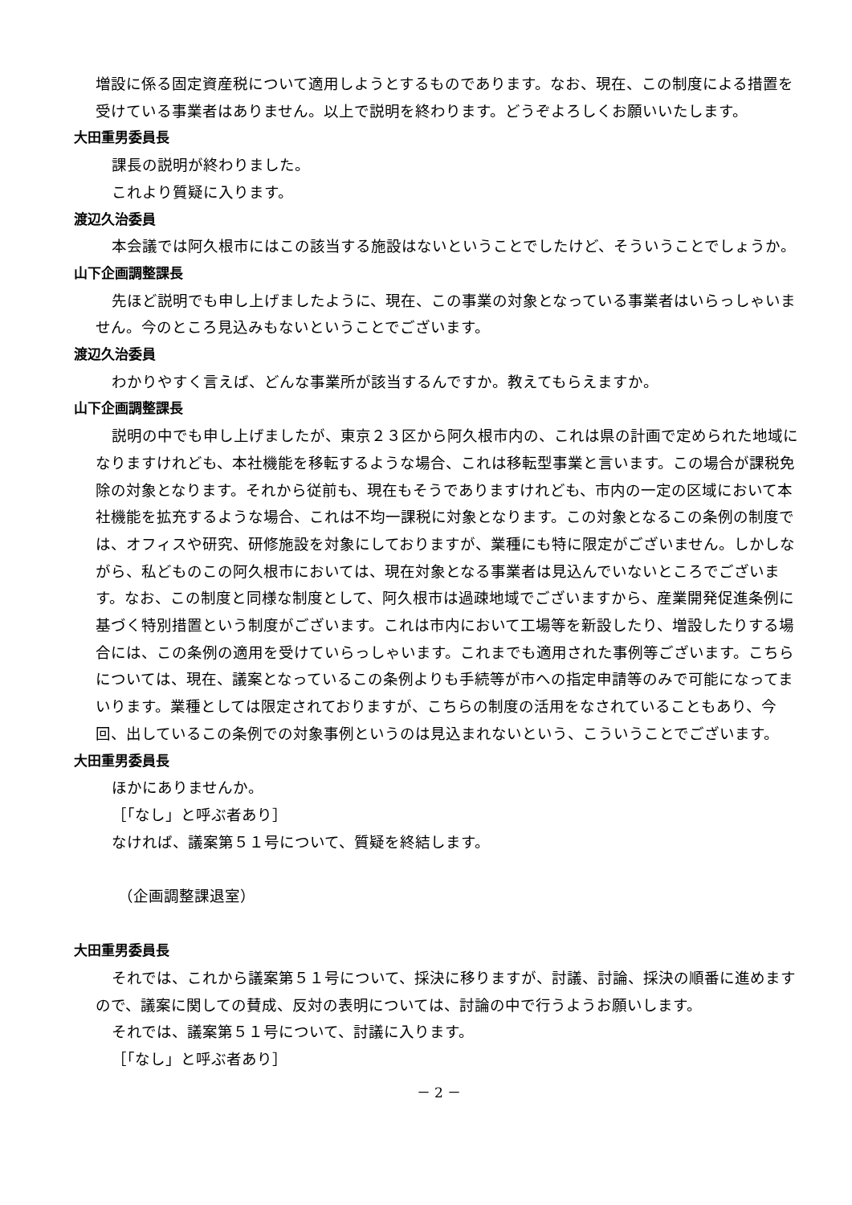増設に係る固定資産税について適用しようとするものであります。なお、現在、この制度による措置を受けている事業者はありません。以上で説明を終わります。どうぞよろしくお願いいたします。
大田重男委員長
課長の説明が終わりました。
これより質疑に入ります。
渡辺久治委員
本会議では阿久根市にはこの該当する施設はないということでしたけど、そういうことでしょうか。
山下企画調整課長
先ほど説明でも申し上げましたように、現在、この事業の対象となっている事業者はいらっしゃいません。今のところ見込みもないということでございます。
渡辺久治委員
わかりやすく言えば、どんな事業所が該当するんですか。教えてもらえますか。
山下企画調整課長
説明の中でも申し上げましたが、東京２３区から阿久根市内の、これは県の計画で定められた地域になりますけれども、本社機能を移転するような場合、これは移転型事業と言います。この場合が課税免除の対象となります。それから従前も、現在もそうでありますけれども、市内の一定の区域において本社機能を拡充するような場合、これは不均一課税に対象となります。この対象となるこの条例の制度では、オフィスや研究、研修施設を対象にしておりますが、業種にも特に限定がございません。しかしながら、私どものこの阿久根市においては、現在対象となる事業者は見込んでいないところでございます。なお、この制度と同様な制度として、阿久根市は過疎地域でございますから、産業開発促進条例に基づく特別措置という制度がございます。これは市内において工場等を新設したり、増設したりする場合には、この条例の適用を受けていらっしゃいます。これまでも適用された事例等ございます。こちらについては、現在、議案となっているこの条例よりも手続等が市への指定申請等のみで可能になってまいります。業種としては限定されておりますが、こちらの制度の活用をなされていることもあり、今回、出しているこの条例での対象事例というのは見込まれないという、こういうことでございます。
大田重男委員長
ほかにありませんか。
［「なし」と呼ぶ者あり］
なければ、議案第５１号について、質疑を終結します。
（企画調整課退室）
大田重男委員長
それでは、これから議案第５１号について、採決に移りますが、討議、討論、採決の順番に進めますので、議案に関しての賛成、反対の表明については、討論の中で行うようお願いします。
それでは、議案第５１号について、討議に入ります。
［「なし」と呼ぶ者あり］
－ 2 －